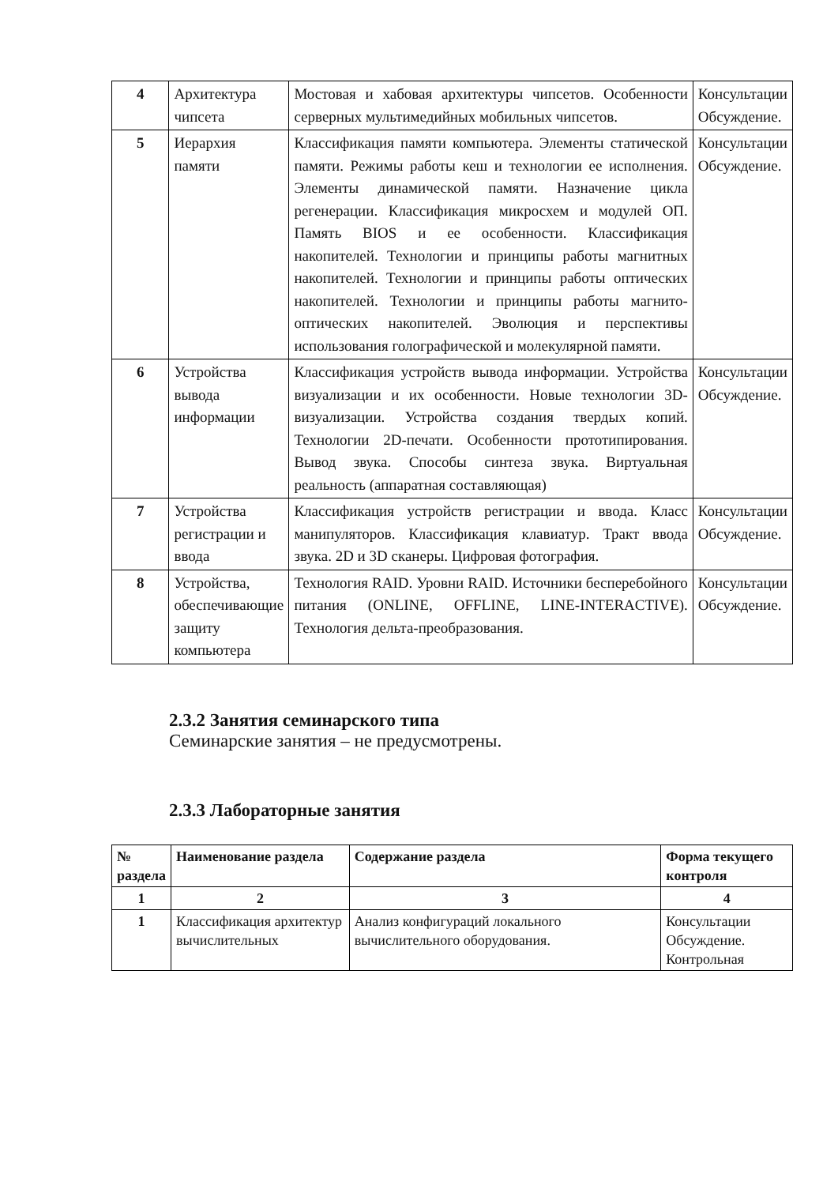| 4 | Архитектура чипсета | Мостовая и хабовая архитектуры чипсетов. Особенности серверных мультимедийных мобильных чипсетов. | Консультации Обсуждение. |
| 5 | Иерархия памяти | Классификация памяти компьютера. Элементы статической памяти. Режимы работы кеш и технологии ее исполнения. Элементы динамической памяти. Назначение цикла регенерации. Классификация микросхем и модулей ОП. Память BIOS и ее особенности. Классификация накопителей. Технологии и принципы работы магнитных накопителей. Технологии и принципы работы оптических накопителей. Технологии и принципы работы магнито-оптических накопителей. Эволюция и перспективы использования голографической и молекулярной памяти. | Консультации Обсуждение. |
| 6 | Устройства вывода информации | Классификация устройств вывода информации. Устройства визуализации и их особенности. Новые технологии 3D-визуализации. Устройства создания твердых копий. Технологии 2D-печати. Особенности прототипирования. Вывод звука. Способы синтеза звука. Виртуальная реальность (аппаратная составляющая) | Консультации Обсуждение. |
| 7 | Устройства регистрации и ввода | Классификация устройств регистрации и ввода. Класс манипуляторов. Классификация клавиатур. Тракт ввода звука. 2D и 3D сканеры. Цифровая фотография. | Консультации Обсуждение. |
| 8 | Устройства, обеспечивающие защиту компьютера | Технология RAID. Уровни RAID. Источники бесперебойного питания (ONLINE, OFFLINE, LINE-INTERACTIVE). Технология дельта-преобразования. | Консультации Обсуждение. |
2.3.2 Занятия семинарского типа
Семинарские занятия – не предусмотрены.
2.3.3 Лабораторные занятия
| № раздела | Наименование раздела | Содержание раздела | Форма текущего контроля |
| --- | --- | --- | --- |
| 1 | 2 | 3 | 4 |
| 1 | Классификация архитектур вычислительных | Анализ конфигураций локального вычислительного оборудования. | Консультации Обсуждение. Контрольная |